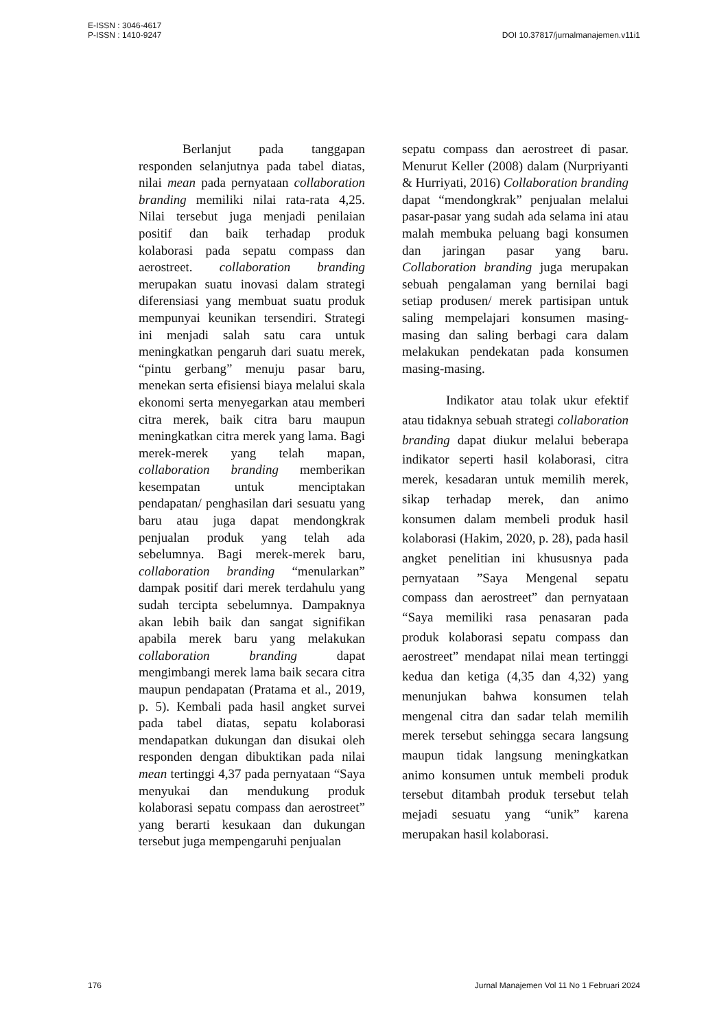E-ISSN : 3046-4617
P-ISSN : 1410-9247
DOI 10.37817/jurnalmanajemen.v11i1
Berlanjut pada tanggapan responden selanjutnya pada tabel diatas, nilai mean pada pernyataan collaboration branding memiliki nilai rata-rata 4,25. Nilai tersebut juga menjadi penilaian positif dan baik terhadap produk kolaborasi pada sepatu compass dan aerostreet. collaboration branding merupakan suatu inovasi dalam strategi diferensiasi yang membuat suatu produk mempunyai keunikan tersendiri. Strategi ini menjadi salah satu cara untuk meningkatkan pengaruh dari suatu merek, “pintu gerbang” menuju pasar baru, menekan serta efisiensi biaya melalui skala ekonomi serta menyegarkan atau memberi citra merek, baik citra baru maupun meningkatkan citra merek yang lama. Bagi merek-merek yang telah mapan, collaboration branding memberikan kesempatan untuk menciptakan pendapatan/ penghasilan dari sesuatu yang baru atau juga dapat mendongkrak penjualan produk yang telah ada sebelumnya. Bagi merek-merek baru, collaboration branding “menularkan” dampak positif dari merek terdahulu yang sudah tercipta sebelumnya. Dampaknya akan lebih baik dan sangat signifikan apabila merek baru yang melakukan collaboration branding dapat mengimbangi merek lama baik secara citra maupun pendapatan (Pratama et al., 2019, p. 5). Kembali pada hasil angket survei pada tabel diatas, sepatu kolaborasi mendapatkan dukungan dan disukai oleh responden dengan dibuktikan pada nilai mean tertinggi 4,37 pada pernyataan “Saya menyukai dan mendukung produk kolaborasi sepatu compass dan aerostreet” yang berarti kesukaan dan dukungan tersebut juga mempengaruhi penjualan
sepatu compass dan aerostreet di pasar. Menurut Keller (2008) dalam (Nurpriyanti & Hurriyati, 2016) Collaboration branding dapat “mendongkrak” penjualan melalui pasar-pasar yang sudah ada selama ini atau malah membuka peluang bagi konsumen dan jaringan pasar yang baru. Collaboration branding juga merupakan sebuah pengalaman yang bernilai bagi setiap produsen/ merek partisipan untuk saling mempelajari konsumen masing-masing dan saling berbagi cara dalam melakukan pendekatan pada konsumen masing-masing.
Indikator atau tolak ukur efektif atau tidaknya sebuah strategi collaboration branding dapat diukur melalui beberapa indikator seperti hasil kolaborasi, citra merek, kesadaran untuk memilih merek, sikap terhadap merek, dan animo konsumen dalam membeli produk hasil kolaborasi (Hakim, 2020, p. 28), pada hasil angket penelitian ini khususnya pada pernyataan ”Saya Mengenal sepatu compass dan aerostreet” dan pernyataan “Saya memiliki rasa penasaran pada produk kolaborasi sepatu compass dan aerostreet” mendapat nilai mean tertinggi kedua dan ketiga (4,35 dan 4,32) yang menunjukan bahwa konsumen telah mengenal citra dan sadar telah memilih merek tersebut sehingga secara langsung maupun tidak langsung meningkatkan animo konsumen untuk membeli produk tersebut ditambah produk tersebut telah mejadi sesuatu yang “unik” karena merupakan hasil kolaborasi.
176 Jurnal Manajemen Vol 11 No 1 Februari 2024